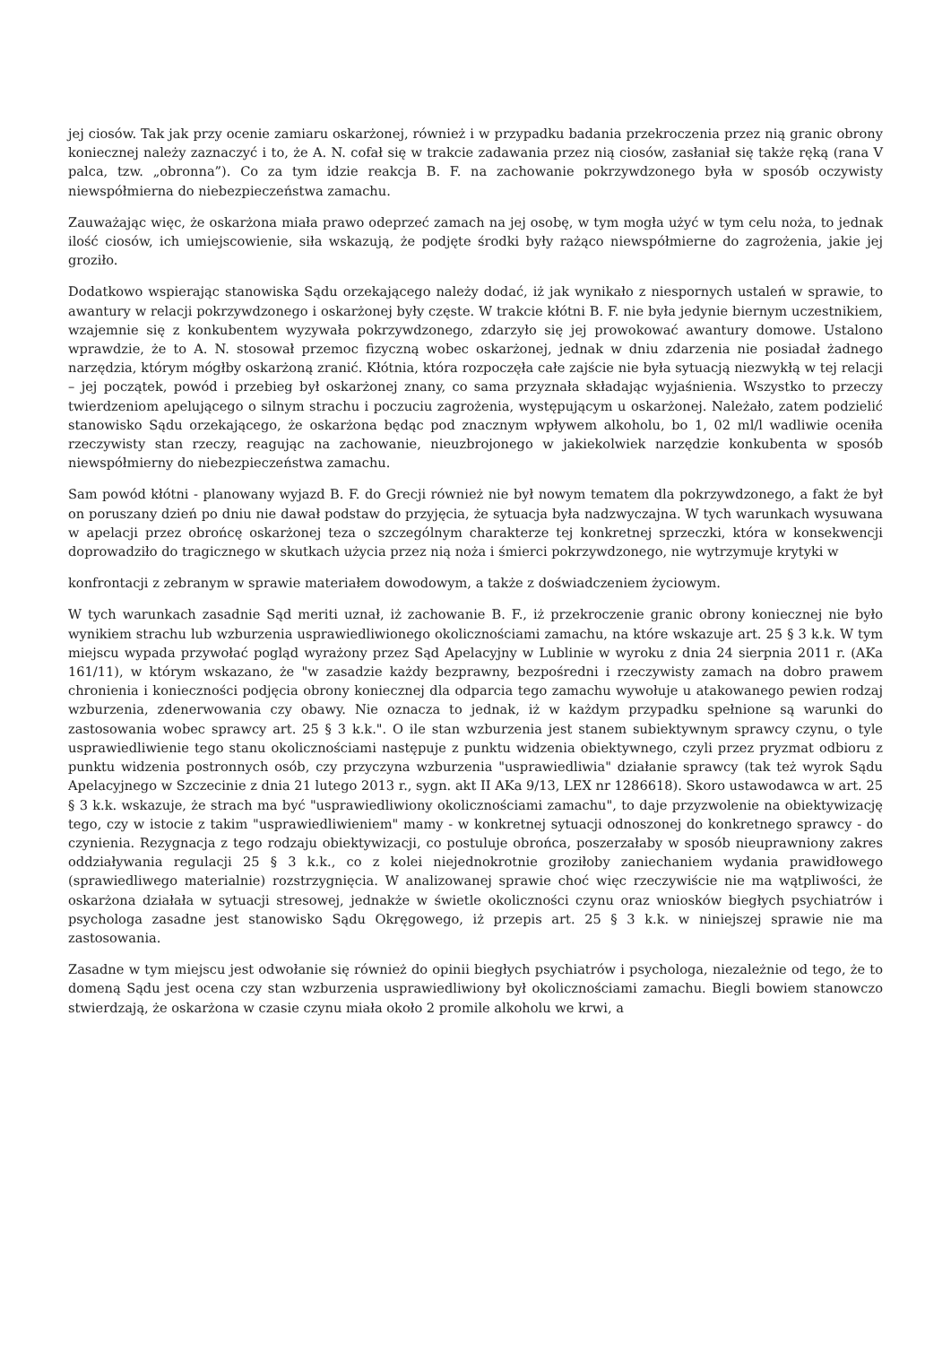jej ciosów. Tak jak przy ocenie zamiaru oskarżonej, również i w przypadku badania przekroczenia przez nią granic obrony koniecznej należy zaznaczyć i to, że A. N. cofał się w trakcie zadawania przez nią ciosów, zasłaniał się także ręką (rana V palca, tzw. „obronna”). Co za tym idzie reakcja B. F. na zachowanie pokrzywdzonego była w sposób oczywisty niewspółmierna do niebezpieczeństwa zamachu.
Zauważając więc, że oskarżona miała prawo odeprzeć zamach na jej osobę, w tym mogła użyć w tym celu noża, to jednak ilość ciosów, ich umiejscowienie, siła wskazują, że podjęte środki były rażąco niewspółmierne do zagrożenia, jakie jej groziło.
Dodatkowo wspierając stanowiska Sądu orzekającego należy dodać, iż jak wynikało z niespornych ustaleń w sprawie, to awantury w relacji pokrzywdzonego i oskarżonej były częste. W trakcie kłótni B. F. nie była jedynie biernym uczestnikiem, wzajemnie się z konkubentem wyzywała pokrzywdzonego, zdarzyło się jej prowokować awantury domowe. Ustalono wprawdzie, że to A. N. stosował przemoc fizyczną wobec oskarżonej, jednak w dniu zdarzenia nie posiadał żadnego narzędzia, którym mógłby oskarżoną zranić. Kłótnia, która rozpoczęła całe zajście nie była sytuacją niezwykłą w tej relacji – jej początek, powód i przebieg był oskarżonej znany, co sama przyznała składając wyjaśnienia. Wszystko to przeczy twierdzeniom apelującego o silnym strachu i poczuciu zagrożenia, występującym u oskarżonej. Należało, zatem podzielić stanowisko Sądu orzekającego, że oskarżona będąc pod znacznym wpływem alkoholu, bo 1, 02 ml/l wadliwie oceniła rzeczywisty stan rzeczy, reagując na zachowanie, nieuzbrojonego w jakiekolwiek narzędzie konkubenta w sposób niewspółmierny do niebezpieczeństwa zamachu.
Sam powód kłótni - planowany wyjazd B. F. do Grecji również nie był nowym tematem dla pokrzywdzonego, a fakt że był on poruszany dzień po dniu nie dawał podstaw do przyjęcia, że sytuacja była nadzwyczajna. W tych warunkach wysuwana w apelacji przez obrońcę oskarżonej teza o szczególnym charakterze tej konkretnej sprzeczki, która w konsekwencji doprowadziło do tragicznego w skutkach użycia przez nią noża i śmierci pokrzywdzonego, nie wytrzymuje krytyki w
konfrontacji z zebranym w sprawie materiałem dowodowym, a także z doświadczeniem życiowym.
W tych warunkach zasadnie Sąd meriti uznał, iż zachowanie B. F., iż przekroczenie granic obrony koniecznej nie było wynikiem strachu lub wzburzenia usprawiedliwionego okolicznościami zamachu, na które wskazuje art. 25 § 3 k.k. W tym miejscu wypada przywołać pogląd wyrażony przez Sąd Apelacyjny w Lublinie w wyroku z dnia 24 sierpnia 2011 r. (AKa 161/11), w którym wskazano, że "w zasadzie każdy bezprawny, bezpośredni i rzeczywisty zamach na dobro prawem chronienia i konieczności podjęcia obrony koniecznej dla odparcia tego zamachu wywołuje u atakowanego pewien rodzaj wzburzenia, zdenerwowania czy obawy. Nie oznacza to jednak, iż w każdym przypadku spełnione są warunki do zastosowania wobec sprawcy art. 25 § 3 k.k.". O ile stan wzburzenia jest stanem subiektywnym sprawcy czynu, o tyle usprawiedliwienie tego stanu okolicznościami następuje z punktu widzenia obiektywnego, czyli przez pryzmat odbioru z punktu widzenia postronnych osób, czy przyczyna wzburzenia "usprawiedliwia" działanie sprawcy (tak też wyrok Sądu Apelacyjnego w Szczecinie z dnia 21 lutego 2013 r., sygn. akt II AKa 9/13, LEX nr 1286618). Skoro ustawodawca w art. 25 § 3 k.k. wskazuje, że strach ma być "usprawiedliwiony okolicznościami zamachu", to daje przyzwolenie na obiektywizację tego, czy w istocie z takim "usprawiedliwieniem" mamy - w konkretnej sytuacji odnoszonej do konkretnego sprawcy - do czynienia. Rezygnacja z tego rodzaju obiektywizacji, co postuluje obrońca, poszerzałaby w sposób nieuprawniony zakres oddziaływania regulacji 25 § 3 k.k., co z kolei niejednokrotnie groziłoby zaniechaniem wydania prawidłowego (sprawiedliwego materialnie) rozstrzygnięcia. W analizowanej sprawie choć więc rzeczywiście nie ma wątpliwości, że oskarżona działała w sytuacji stresowej, jednakże w świetle okoliczności czynu oraz wniosków biegłych psychiatrów i psychologa zasadne jest stanowisko Sądu Okręgowego, iż przepis art. 25 § 3 k.k. w niniejszej sprawie nie ma zastosowania.
Zasadne w tym miejscu jest odwołanie się również do opinii biegłych psychiatrów i psychologa, niezależnie od tego, że to domeną Sądu jest ocena czy stan wzburzenia usprawiedliwiony był okolicznościami zamachu. Biegli bowiem stanowczo stwierdzają, że oskarżona w czasie czynu miała około 2 promile alkoholu we krwi, a